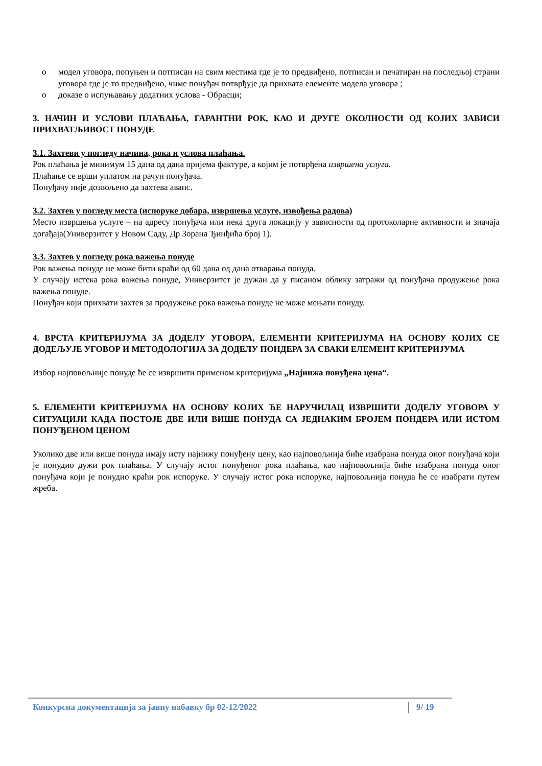o модел уговора, попуњен и потписан на свим местима где је то предвиђено, потписан и печатиран на последњој страни уговора где је то предвиђено, чиме понуђач потврђује да прихвата елементе модела уговора ;
o доказе о испуњавању додатних услова - Обрасци;
3. НАЧИН И УСЛОВИ ПЛАЋАЊА, ГАРАНТНИ РОК, КАО И ДРУГЕ ОКОЛНОСТИ ОД КОЈИХ ЗАВИСИ ПРИХВАТЉИВОСТ ПОНУДЕ
3.1. Захтеви у погледу начина, рока и услова плаћања.
Рок плаћања је минимум 15 дана од дана пријема фактуре, а којим је потврђена извршена услуга.
Плаћање се врши уплатом на рачун понуђача.
Понуђачу није дозвољено да захтева аванс.
3.2. Захтев у погледу места (испоруке добара, извршења услуге, извођења радова)
Место извршења услуге – на адресу понуђача или нека друга локацију у зависности од протоколарне активности и значаја догађаја(Универзитет у Новом Саду, Др Зорана Ђинђића број 1).
3.3. Захтев у погледу рока важења понуде
Рок важења понуде не може бити краћи од 60 дана од дана отварања понуда.
У случају истека рока важења понуде, Универзитет је дужан да у писаном облику затражи од понуђача продужење рока важења понуде.
Понуђач који прихвати захтев за продужење рока важења понуде не може мењати понуду.
4. ВРСТА КРИТЕРИЈУМА ЗА ДОДЕЛУ УГОВОРА, ЕЛЕМЕНТИ КРИТЕРИЈУМА НА ОСНОВУ КОЈИХ СЕ ДОДЕЉУЈЕ УГОВОР И МЕТОДОЛОГИЈА ЗА ДОДЕЛУ ПОНДЕРА ЗА СВАКИ ЕЛЕМЕНТ КРИТЕРИЈУМА
Избор најповољније понуде ће се извршити применом критеријума „Најнижа понуђена цена“.
5. ЕЛЕМЕНТИ КРИТЕРИЈУМА НА ОСНОВУ КОЈИХ ЋЕ НАРУЧИЛАЦ ИЗВРШИТИ ДОДЕЛУ УГОВОРА У СИТУАЦИЈИ КАДА ПОСТОЈЕ ДВЕ ИЛИ ВИШЕ ПОНУДА СА ЈЕДНАКИМ БРОЈЕМ ПОНДЕРА ИЛИ ИСТОМ ПОНУЂЕНОМ ЦЕНОМ
Уколико две или више понуда имају исту најнижу понуђену цену, као најповољнија биће изабрана понуда оног понуђача који је понудио дужи рок плаћања. У случају истог понуђеног рока плаћања, као најповољнија биће изабрана понуда оног понуђача који је понудио краћи рок испоруке. У случају истог рока испоруке, најповољнија понуда ће се изабрати путем жреба.
Конкурсна документација за јавну набавку бр 02-12/2022 9/ 19